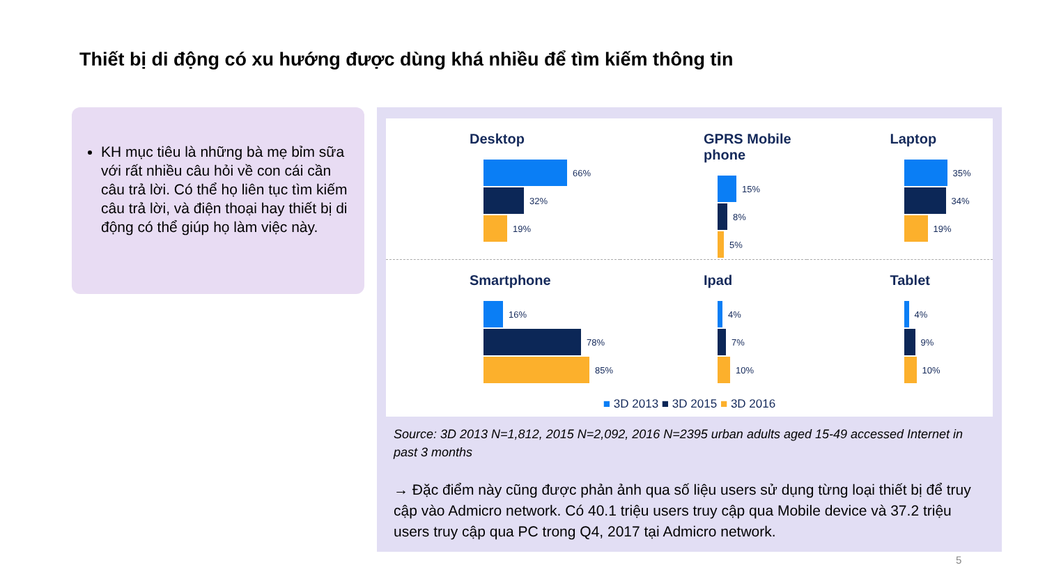Thiết bị di động có xu hướng được dùng khá nhiều để tìm kiếm thông tin
KH mục tiêu là những bà mẹ bỉm sữa với rất nhiều câu hỏi về con cái cần câu trả lời. Có thể họ liên tục tìm kiếm câu trả lời, và điện thoại hay thiết bị di động có thể giúp họ làm việc này.
Desktop
66%
32%
19%
GPRS Mobile phone
15%
8%
5%
Laptop
35%
34%
19%
Smartphone
16%
78%
85%
Ipad
4%
7%
10%
Tablet
4%
9%
10%
■ 3D 2013 ■ 3D 2015 ■ 3D 2016
Source: 3D 2013 N=1,812, 2015 N=2,092, 2016 N=2395 urban adults aged 15-49 accessed Internet in past 3 months
→ Đặc điểm này cũng được phản ảnh qua số liệu users sử dụng từng loại thiết bị để truy cập vào Admicro network. Có 40.1 triệu users truy cập qua Mobile device và 37.2 triệu users truy cập qua PC trong Q4, 2017 tại Admicro network.
5